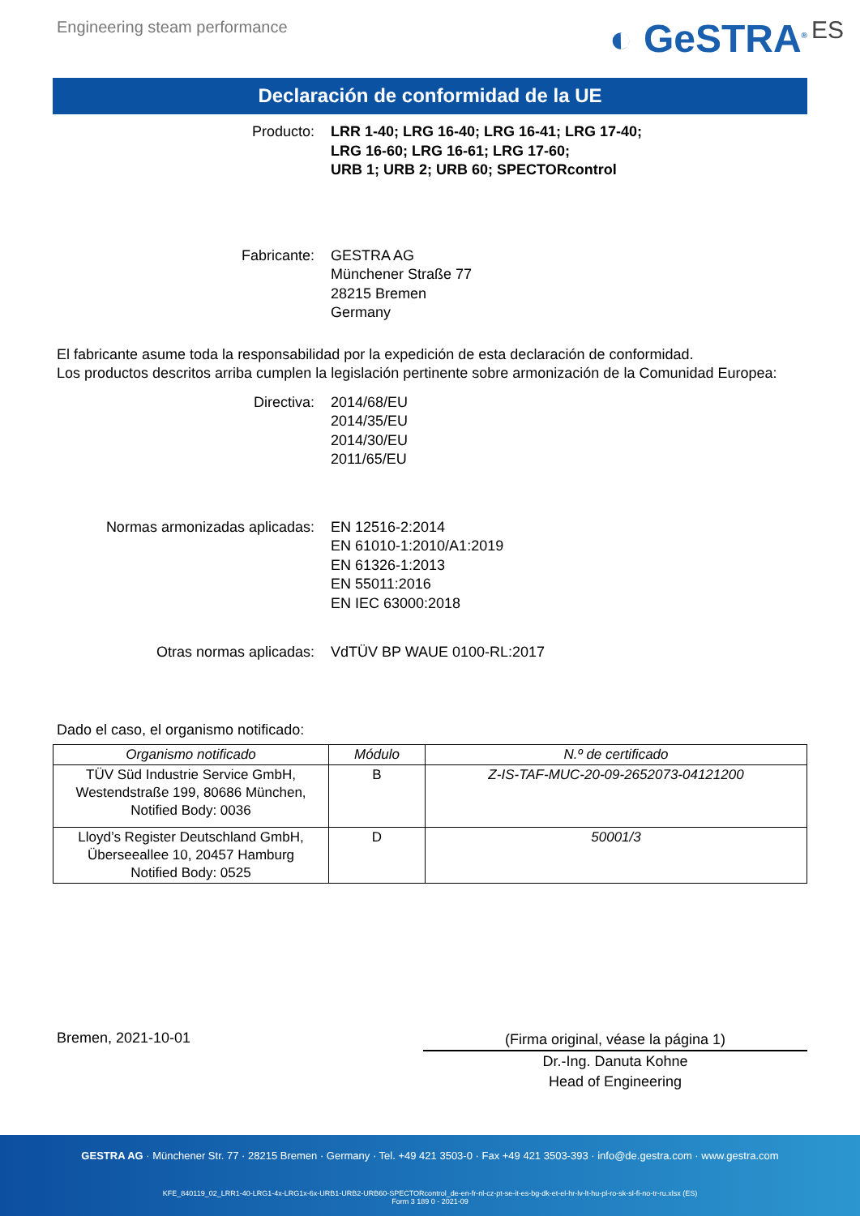Engineering steam performance
◐ GeSTRA<sup>®</sup> ES
Declaración de conformidad de la UE
Producto: LRR 1-40; LRG 16-40; LRG 16-41; LRG 17-40;
LRG 16-60; LRG 16-61; LRG 17-60;
URB 1; URB 2; URB 60; SPECTORcontrol
Fabricante: GESTRA AG
Münchener Straße 77
28215 Bremen
Germany
El fabricante asume toda la responsabilidad por la expedición de esta declaración de conformidad.
Los productos descritos arriba cumplen la legislación pertinente sobre armonización de la Comunidad Europea:
Directiva: 2014/68/EU
2014/35/EU
2014/30/EU
2011/65/EU
Normas armonizadas aplicadas: EN 12516-2:2014
EN 61010-1:2010/A1:2019
EN 61326-1:2013
EN 55011:2016
EN IEC 63000:2018
Otras normas aplicadas: VdTÜV BP WAUE 0100-RL:2017
Dado el caso, el organismo notificado:
| Organismo notificado | Módulo | N.º de certificado |
| --- | --- | --- |
| TÜV Süd Industrie Service GmbH, Westendstraße 199, 80686 München, Notified Body: 0036 | B | Z-IS-TAF-MUC-20-09-2652073-04121200 |
| Lloyd’s Register Deutschland GmbH, Überseeallee 10, 20457 Hamburg Notified Body: 0525 | D | 50001/3 |
Bremen, 2021-10-01
(Firma original, véase la página 1)
Dr.-Ing. Danuta Kohne
Head of Engineering
GESTRA AG · Münchener Str. 77 · 28215 Bremen · Germany · Tel. +49 421 3503-0 · Fax +49 421 3503-393 · info@de.gestra.com · www.gestra.com
KFE_840119_02_LRR1-40-LRG1-4x-LRG1x-6x-URB1-URB2-URB60-SPECTORcontrol_de-en-fr-nl-cz-pt-se-it-es-bg-dk-et-el-hr-lv-lt-hu-pl-ro-sk-sl-fi-no-tr-ru.xlsx (ES)
Form 3 189 0 - 2021-09